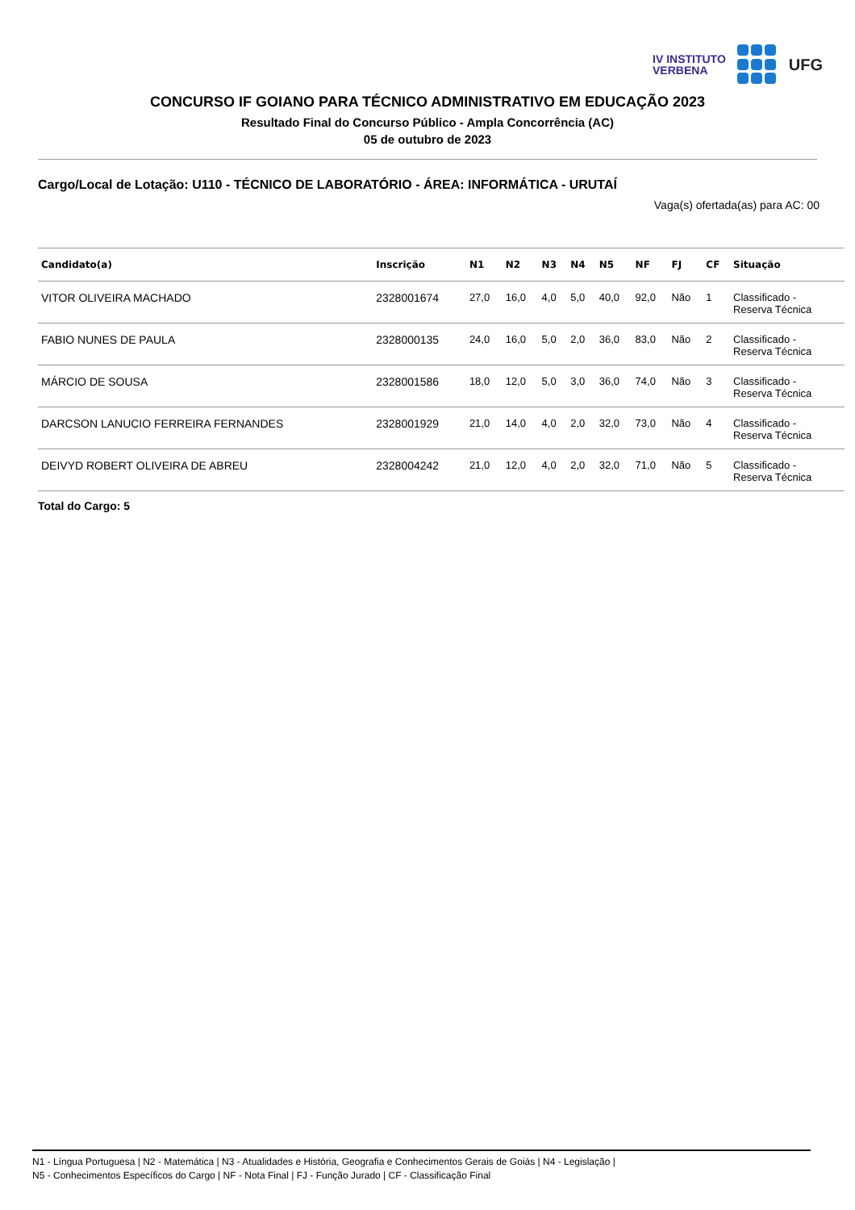IV INSTITUTO
VERBENA
UFG
CONCURSO IF GOIANO PARA TÉCNICO ADMINISTRATIVO EM EDUCAÇÃO 2023
Resultado Final do Concurso Público - Ampla Concorrência (AC)
05 de outubro de 2023
Cargo/Local de Lotação: U110 - TÉCNICO DE LABORATÓRIO - ÁREA: INFORMÁTICA - URUTAÍ
Vaga(s) ofertada(as) para AC: 00
| Candidato(a) | Inscrição | N1 | N2 | N3 | N4 | N5 | NF | FJ | CF | Situação |
| --- | --- | --- | --- | --- | --- | --- | --- | --- | --- | --- |
| VITOR OLIVEIRA MACHADO | 2328001674 | 27,0 | 16,0 | 4,0 | 5,0 | 40,0 | 92,0 | Não | 1 | Classificado - Reserva Técnica |
| FABIO NUNES DE PAULA | 2328000135 | 24,0 | 16,0 | 5,0 | 2,0 | 36,0 | 83,0 | Não | 2 | Classificado - Reserva Técnica |
| MÁRCIO DE SOUSA | 2328001586 | 18,0 | 12,0 | 5,0 | 3,0 | 36,0 | 74,0 | Não | 3 | Classificado - Reserva Técnica |
| DARCSON LANUCIO FERREIRA FERNANDES | 2328001929 | 21,0 | 14,0 | 4,0 | 2,0 | 32,0 | 73,0 | Não | 4 | Classificado - Reserva Técnica |
| DEIVYD ROBERT OLIVEIRA DE ABREU | 2328004242 | 21,0 | 12,0 | 4,0 | 2,0 | 32,0 | 71,0 | Não | 5 | Classificado - Reserva Técnica |
Total do Cargo: 5
N1 - Língua Portuguesa | N2 - Matemática | N3 - Atualidades e História, Geografia e Conhecimentos Gerais de Goiás | N4 - Legislação |
N5 - Conhecimentos Específicos do Cargo | NF - Nota Final | FJ - Função Jurado | CF - Classificação Final